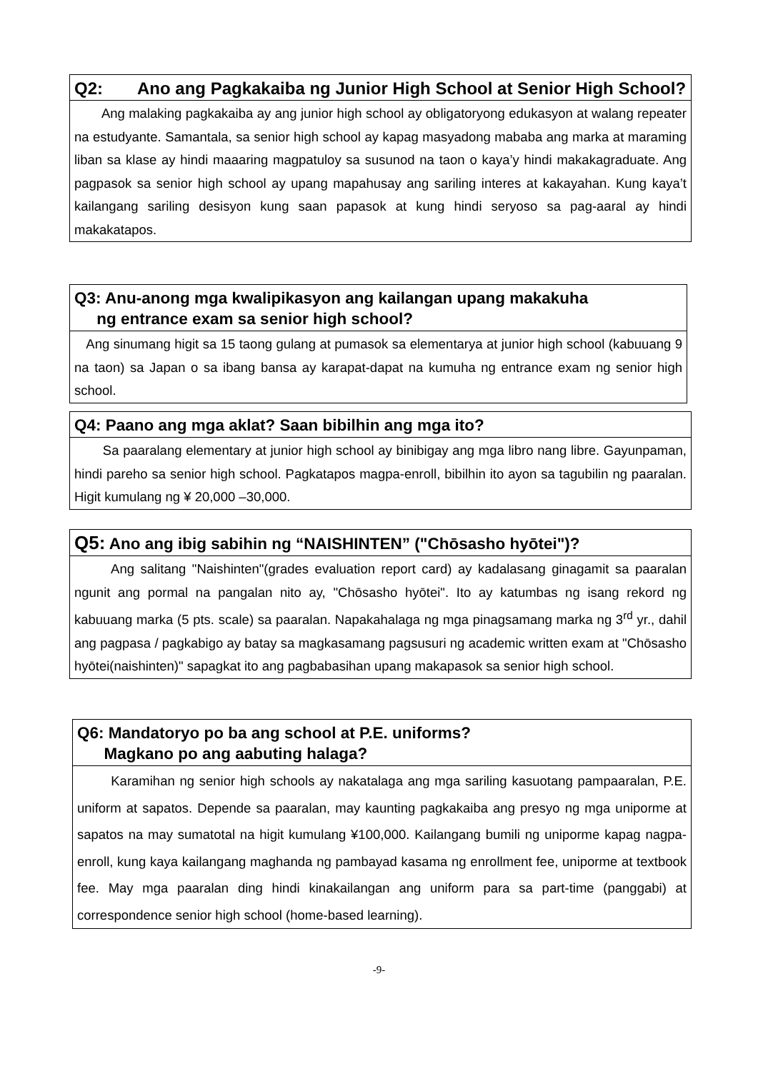Q2: Ano ang Pagkakaiba ng Junior High School at Senior High School?
Ang malaking pagkakaiba ay ang junior high school ay obligatoryong edukasyon at walang repeater na estudyante. Samantala, sa senior high school ay kapag masyadong mababa ang marka at maraming liban sa klase ay hindi maaaring magpatuloy sa susunod na taon o kaya’y hindi makakagraduate. Ang pagpasok sa senior high school ay upang mapahusay ang sariling interes at kakayahan. Kung kaya’t kailangang sariling desisyon kung saan papasok at kung hindi seryoso sa pag-aaral ay hindi makakatapos.
Q3: Anu-anong mga kwalipikasyon ang kailangan upang makakuha
ng entrance exam sa senior high school?
Ang sinumang higit sa 15 taong gulang at pumasok sa elementarya at junior high school (kabuuang 9 na taon) sa Japan o sa ibang bansa ay karapat-dapat na kumuha ng entrance exam ng senior high school.
Q4: Paano ang mga aklat? Saan bibilhin ang mga ito?
Sa paaralang elementary at junior high school ay binibigay ang mga libro nang libre. Gayunpaman, hindi pareho sa senior high school. Pagkatapos magpa-enroll, bibilhin ito ayon sa tagubilin ng paaralan. Higit kumulang ng ¥ 20,000 –30,000.
Q5: Ano ang ibig sabihin ng “NAISHINTEN” ("Chōsasho hyōtei")?
Ang salitang "Naishinten"(grades evaluation report card) ay kadalasang ginagamit sa paaralan ngunit ang pormal na pangalan nito ay, "Chōsasho hyōtei". Ito ay katumbas ng isang rekord ng kabuuang marka (5 pts. scale) sa paaralan. Napakahalaga ng mga pinagsamang marka ng 3<sup>rd</sup> yr., dahil ang pagpasa / pagkabigo ay batay sa magkasamang pagsusuri ng academic written exam at "Chōsasho hyōtei(naishinten)" sapagkat ito ang pagbabasihan upang makapasok sa senior high school.
Q6: Mandatoryo po ba ang school at P.E. uniforms?
Magkano po ang aabuting halaga?
Karamihan ng senior high schools ay nakatalaga ang mga sariling kasuotang pampaaralan, P.E. uniform at sapatos. Depende sa paaralan, may kaunting pagkakaiba ang presyo ng mga uniporme at sapatos na may sumatotal na higit kumulang ¥100,000. Kailangang bumili ng uniporme kapag nagpa-enroll, kung kaya kailangang maghanda ng pambayad kasama ng enrollment fee, uniporme at textbook fee. May mga paaralan ding hindi kinakailangan ang uniform para sa part-time (panggabi) at correspondence senior high school (home-based learning).
-9-